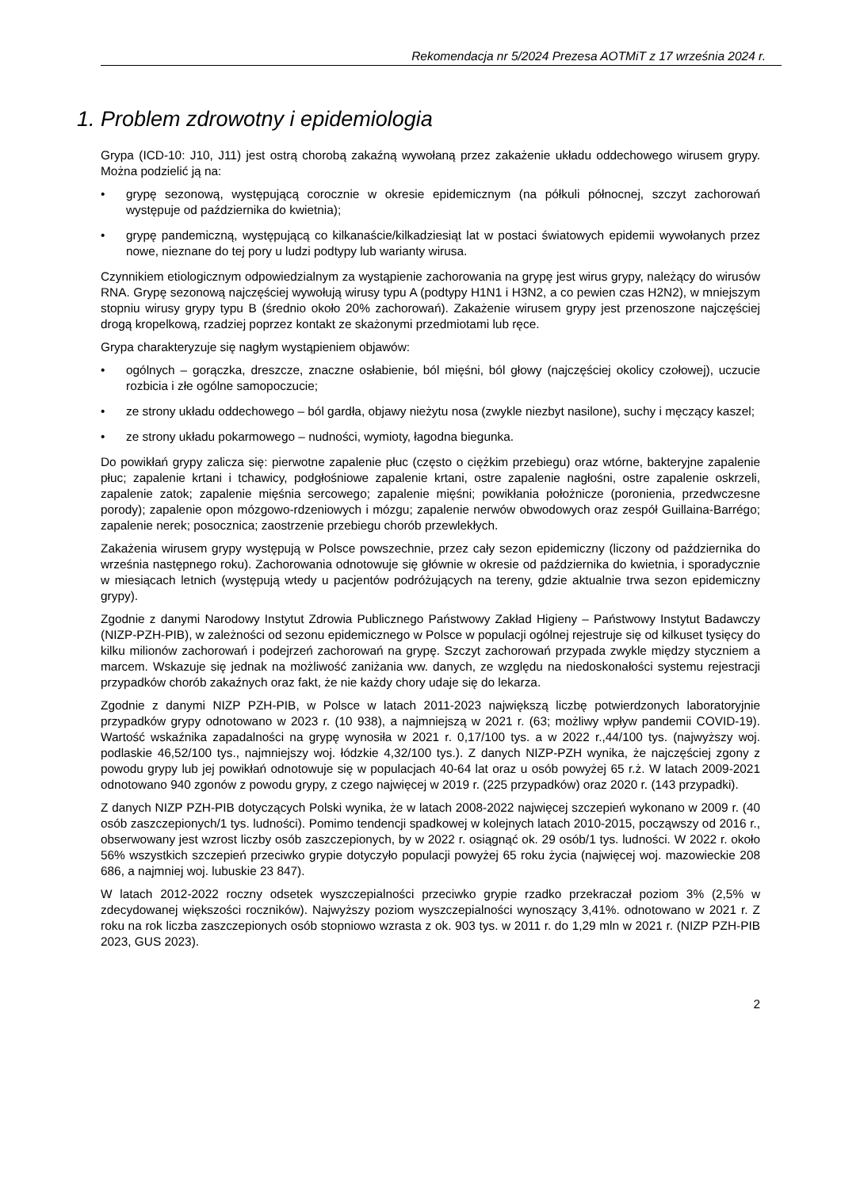Rekomendacja nr 5/2024 Prezesa AOTMiT z 17 września 2024 r.
1. Problem zdrowotny i epidemiologia
Grypa (ICD-10: J10, J11) jest ostrą chorobą zakaźną wywołaną przez zakażenie układu oddechowego wirusem grypy. Można podzielić ją na:
• grypę sezonową, występującą corocznie w okresie epidemicznym (na półkuli północnej, szczyt zachorowań występuje od października do kwietnia);
• grypę pandemiczną, występującą co kilkanaście/kilkadziesiąt lat w postaci światowych epidemii wywołanych przez nowe, nieznane do tej pory u ludzi podtypy lub warianty wirusa.
Czynnikiem etiologicznym odpowiedzialnym za wystąpienie zachorowania na grypę jest wirus grypy, należący do wirusów RNA. Grypę sezonową najczęściej wywołują wirusy typu A (podtypy H1N1 i H3N2, a co pewien czas H2N2), w mniejszym stopniu wirusy grypy typu B (średnio około 20% zachorowań). Zakażenie wirusem grypy jest przenoszone najczęściej drogą kropelkową, rzadziej poprzez kontakt ze skażonymi przedmiotami lub ręce.
Grypa charakteryzuje się nagłym wystąpieniem objawów:
• ogólnych – gorączka, dreszcze, znaczne osłabienie, ból mięśni, ból głowy (najczęściej okolicy czołowej), uczucie rozbicia i złe ogólne samopoczucie;
• ze strony układu oddechowego – ból gardła, objawy nieżytu nosa (zwykle niezbyt nasilone), suchy i męczący kaszel;
• ze strony układu pokarmowego – nudności, wymioty, łagodna biegunka.
Do powikłań grypy zalicza się: pierwotne zapalenie płuc (często o ciężkim przebiegu) oraz wtórne, bakteryjne zapalenie płuc; zapalenie krtani i tchawicy, podgłośniowe zapalenie krtani, ostre zapalenie nagłośni, ostre zapalenie oskrzeli, zapalenie zatok; zapalenie mięśnia sercowego; zapalenie mięśni; powikłania położnicze (poronienia, przedwczesne porody); zapalenie opon mózgowo-rdzeniowych i mózgu; zapalenie nerwów obwodowych oraz zespół Guillaina-Barrégo; zapalenie nerek; posocznica; zaostrzenie przebiegu chorób przewlekłych.
Zakażenia wirusem grypy występują w Polsce powszechnie, przez cały sezon epidemiczny (liczony od października do września następnego roku). Zachorowania odnotowuje się głównie w okresie od października do kwietnia, i sporadycznie w miesiącach letnich (występują wtedy u pacjentów podróżujących na tereny, gdzie aktualnie trwa sezon epidemiczny grypy).
Zgodnie z danymi Narodowy Instytut Zdrowia Publicznego Państwowy Zakład Higieny – Państwowy Instytut Badawczy (NIZP-PZH-PIB), w zależności od sezonu epidemicznego w Polsce w populacji ogólnej rejestruje się od kilkuset tysięcy do kilku milionów zachorowań i podejrzeń zachorowań na grypę. Szczyt zachorowań przypada zwykle między styczniem a marcem. Wskazuje się jednak na możliwość zaniżania ww. danych, ze względu na niedoskonałości systemu rejestracji przypadków chorób zakaźnych oraz fakt, że nie każdy chory udaje się do lekarza.
Zgodnie z danymi NIZP PZH-PIB, w Polsce w latach 2011-2023 największą liczbę potwierdzonych laboratoryjnie przypadków grypy odnotowano w 2023 r. (10 938), a najmniejszą w 2021 r. (63; możliwy wpływ pandemii COVID-19). Wartość wskaźnika zapadalności na grypę wynosiła w 2021 r. 0,17/100 tys. a w 2022 r.,44/100 tys. (najwyższy woj. podlaskie 46,52/100 tys., najmniejszy woj. łódzkie 4,32/100 tys.). Z danych NIZP-PZH wynika, że najczęściej zgony z powodu grypy lub jej powikłań odnotowuje się w populacjach 40-64 lat oraz u osób powyżej 65 r.ż. W latach 2009-2021 odnotowano 940 zgonów z powodu grypy, z czego najwięcej w 2019 r. (225 przypadków) oraz 2020 r. (143 przypadki).
Z danych NIZP PZH-PIB dotyczących Polski wynika, że w latach 2008-2022 najwięcej szczepień wykonano w 2009 r. (40 osób zaszczepionych/1 tys. ludności). Pomimo tendencji spadkowej w kolejnych latach 2010-2015, począwszy od 2016 r., obserwowany jest wzrost liczby osób zaszczepionych, by w 2022 r. osiągnąć ok. 29 osób/1 tys. ludności. W 2022 r. około 56% wszystkich szczepień przeciwko grypie dotyczyło populacji powyżej 65 roku życia (najwięcej woj. mazowieckie 208 686, a najmniej woj. lubuskie 23 847).
W latach 2012-2022 roczny odsetek wyszczepialności przeciwko grypie rzadko przekraczał poziom 3% (2,5% w zdecydowanej większości roczników). Najwyższy poziom wyszczepialności wynoszący 3,41%. odnotowano w 2021 r. Z roku na rok liczba zaszczepionych osób stopniowo wzrasta z ok. 903 tys. w 2011 r. do 1,29 mln w 2021 r. (NIZP PZH-PIB 2023, GUS 2023).
2